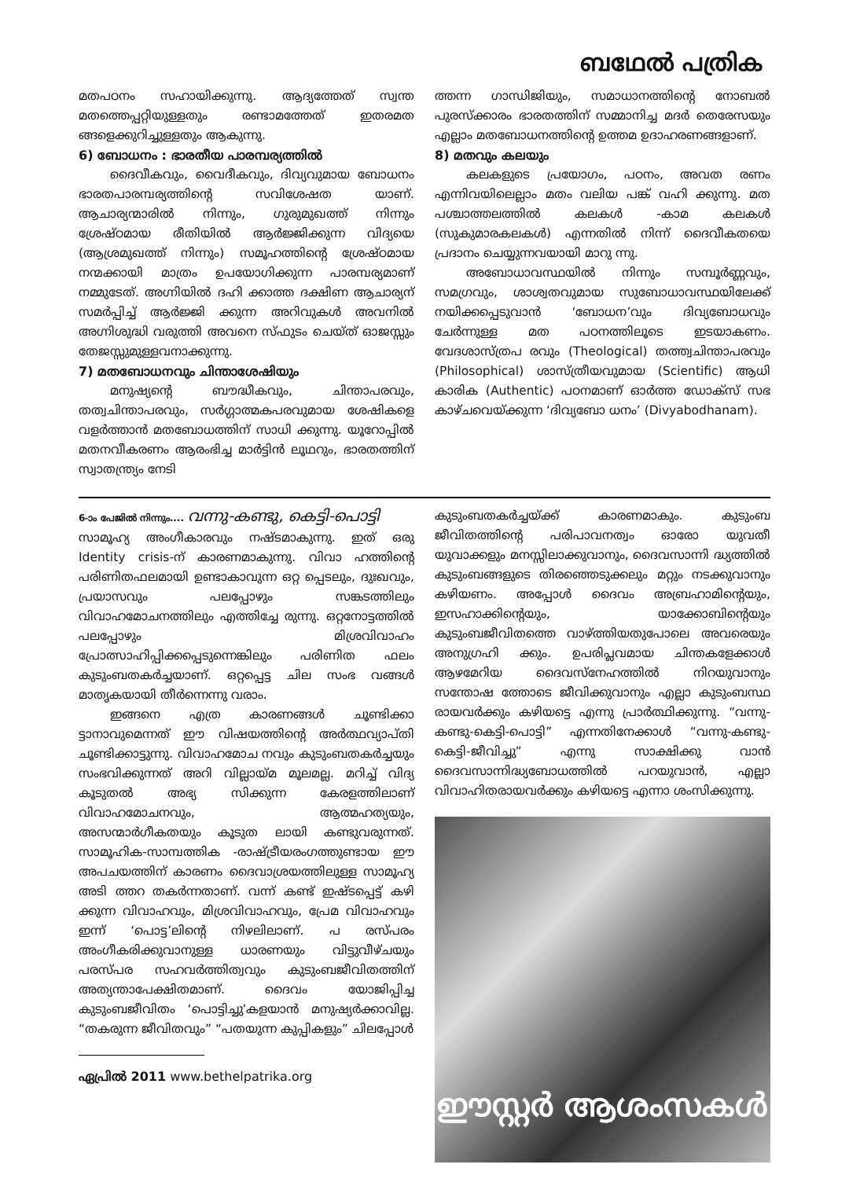ബഥേൽ പത്രിക
മതപഠനം സഹായിക്കുന്നു. ആദ്യത്തേത് സ്വന്ത മതത്തെപ്പറ്റിയുള്ളതും രണ്ടാമത്തേത് ഇതരമത ങ്ങളെക്കുറിച്ചുള്ളതും ആകുന്നു.
6) ബോധനം : ഭാരതീയ പാരമ്പര്യത്തിൽ
ദൈവീകവും, വൈദീകവും, ദിവ്യവുമായ ബോധനം ഭാരതപാരമ്പര്യത്തിന്റെ സവിശേഷത യാണ്. ആചാര്യന്മാരിൽ നിന്നും, ഗുരുമുഖത്ത് നിന്നും ശ്രേഷ്ഠമായ രീതിയിൽ ആർജ്ജിക്കുന്ന വിദ്യയെ (ആശ്രമുഖത്ത് നിന്നും) സമൂഹത്തിന്റെ ശ്രേഷ്ഠമായ നന്മക്കായി മാത്രം ഉപയോഗിക്കുന്ന പാരമ്പര്യമാണ് നമ്മുടേത്. അഗ്നിയിൽ ദഹി ക്കാത്ത ദക്ഷിണ ആചാര്യന് സമർപ്പിച്ച് ആർജ്ജി ക്കുന്ന അറിവുകൾ അവനിൽ അഗ്നിശുദ്ധി വരുത്തി അവനെ സ്ഫുടം ചെയ്ത് ഓജസ്സും തേജസ്സുമുള്ളവനാക്കുന്നു.
7) മതബോധനവും ചിന്താശേഷിയും
മനുഷ്യന്റെ ബൗദ്ധീകവും, ചിന്താപരവും, തത്വചിന്താപരവും, സർഗ്ഗാത്മകപരവുമായ ശേഷികളെ വളർത്താൻ മതബോധത്തിന് സാധി ക്കുന്നു. യൂറോപ്പിൽ മതനവീകരണം ആരംഭിച്ച മാർട്ടിൻ ലൂഥറും, ഭാരതത്തിന് സ്വാതന്ത്ര്യം നേടി
ത്തന്ന ഗാന്ധിജിയും, സമാധാനത്തിന്റെ നോബൽ പുരസ്ക്കാരം ഭാരതത്തിന് സമ്മാനിച്ച മദർ തെരേസയും എല്ലാം മതബോധനത്തിന്റെ ഉത്തമ ഉദാഹരണങ്ങളാണ്.
8) മതവും കലയും
കലകളുടെ പ്രയോഗം, പഠനം, അവത രണം എന്നിവയിലെല്ലാം മതം വലിയ പങ്ക് വഹി ക്കുന്നു. മത പശ്ചാത്തലത്തിൽ കലകൾ -കാമ കലകൾ (സുകുമാരകലകൾ) എന്നതിൽ നിന്ന് ദൈവീകതയെ പ്രദാനം ചെയ്യുന്നവയായി മാറു ന്നു.
അബോധാവസ്ഥയിൽ നിന്നും സമ്പൂർണ്ണവും, സമഗ്രവും, ശാശ്വതവുമായ സുബോധാവസ്ഥയിലേക്ക് നയിക്കപ്പെടുവാൻ ‘ബോധന’വും ദിവ്യബോധവും ചേർന്നുള്ള മത പഠനത്തിലൂടെ ഇടയാകണം. വേദശാസ്ത്രപ രവും (Theological) തത്ത്വചിന്താപരവും (Philosophical) ശാസ്ത്രീയവുമായ (Scientific) ആധി കാരിക (Authentic) പഠനമാണ് ഓർത്ത ഡോക്സ് സഭ കാഴ്ചവെയ്ക്കുന്ന ‘ദിവ്യബോ ധനം’ (Divyabodhanam).
6-ാം പേജിൽ നിന്നും.... വന്നു-കണ്ടു, കെട്ടി-പൊട്ടി
സാമൂഹ്യ അംഗീകാരവും നഷ്ടമാകുന്നു. ഇത് ഒരു Identity crisis-ന് കാരണമാകുന്നു. വിവാ ഹത്തിന്റെ പരിണിതഫലമായി ഉണ്ടാകാവുന്ന ഒറ്റ പ്പെടലും, ദുഃഖവും, പ്രയാസവും പലപ്പോഴും സങ്കടത്തിലും വിവാഹമോചനത്തിലും എത്തിച്ചേ രുന്നു. ഒറ്റനോട്ടത്തിൽ പലപ്പോഴും മിശ്രവിവാഹം പ്രോത്സാഹിപ്പിക്കപ്പെടുന്നെങ്കിലും പരിണിത ഫലം കുടുംബതകർച്ചയാണ്. ഒറ്റപ്പെട്ട ചില സംഭ വങ്ങൾ മാതൃകയായി തീർന്നെന്നു വരാം.
ഇങ്ങനെ എത്ര കാരണങ്ങൾ ചൂണ്ടിക്കാ ട്ടാനാവുമെന്നത് ഈ വിഷയത്തിന്റെ അർത്ഥവ്യാപ്തി ചൂണ്ടിക്കാട്ടുന്നു. വിവാഹമോച നവും കുടുംബതകർച്ചയും സംഭവിക്കുന്നത് അറി വില്ലായ്മ മൂലമല്ല. മറിച്ച് വിദ്യ കൂടുതൽ അഭ്യ സിക്കുന്ന കേരളത്തിലാണ് വിവാഹമോചനവും, ആത്മഹത്യയും, അസന്മാർഗീകതയും കൂടുത ലായി കണ്ടുവരുന്നത്. സാമൂഹിക-സാമ്പത്തിക -രാഷ്ട്രീയരംഗത്തുണ്ടായ ഈ അപചയത്തിന് കാരണം ദൈവാശ്രയത്തിലുള്ള സാമൂഹ്യ അടി ത്തറ തകർന്നതാണ്. വന്ന് കണ്ട് ഇഷ്ടപ്പെട്ട് കഴി ക്കുന്ന വിവാഹവും, മിശ്രവിവാഹവും, പ്രേമ വിവാഹവും ഇന്ന് ‘പൊട്ട’ലിന്റെ നിഴലിലാണ്. പ രസ്പരം അംഗീകരിക്കുവാനുള്ള ധാരണയും വിട്ടുവീഴ്ചയും പരസ്പര സഹവർത്തിത്വവും കുടുംബജീവിതത്തിന് അത്യന്താപേക്ഷിതമാണ്. ദൈവം യോജിപ്പിച്ച കുടുംബജീവിതം ‘പൊട്ടിച്ചു’കളയാൻ മനുഷ്യർക്കാവില്ല. “തകരുന്ന ജീവിതവും” “പതയുന്ന കുപ്പികളും” ചിലപ്പോൾ
ഏപ്രിൽ 2011 www.bethelpatrika.org
കുടുംബതകർച്ചയ്ക്ക് കാരണമാകും. കുടുംബ ജീവിതത്തിന്റെ പരിപാവനത്വം ഓരോ യുവതീ യുവാക്കളും മനസ്സിലാക്കുവാനും, ദൈവസാന്നി ദ്ധ്യത്തിൽ കുടുംബങ്ങളുടെ തിരഞ്ഞെടുക്കലും മറ്റും നടക്കുവാനും കഴിയണം. അപ്പോൾ ദൈവം അബ്രഹാമിന്റെയും, ഇസഹാക്കിന്റെയും, യാക്കോബിന്റെയും കുടുംബജീവിതത്തെ വാഴ്ത്തിയതുപോലെ അവരെയും അനുഗ്രഹി ക്കും. ഉപരിപ്ലവമായ ചിന്തകളേക്കാൾ ആഴമേറിയ ദൈവസ്നേഹത്തിൽ നിറയുവാനും സന്തോഷ ത്തോടെ ജീവിക്കുവാനും എല്ലാ കുടുംബസ്ഥ രായവർക്കും കഴിയട്ടെ എന്നു പ്രാർത്ഥിക്കുന്നു. “വന്നു-കണ്ടു-കെട്ടി-പൊട്ടി” എന്നതിനേക്കാൾ “വന്നു-കണ്ടു-കെട്ടി-ജീവിച്ചു” എന്നു സാക്ഷിക്കു വാൻ ദൈവസാന്നിദ്ധ്യബോധത്തിൽ പറയുവാൻ, എല്ലാ വിവാഹിതരായവർക്കും കഴിയട്ടെ എന്നാ ശംസിക്കുന്നു.
ഈസ്റ്റർ ആശംസകൾ